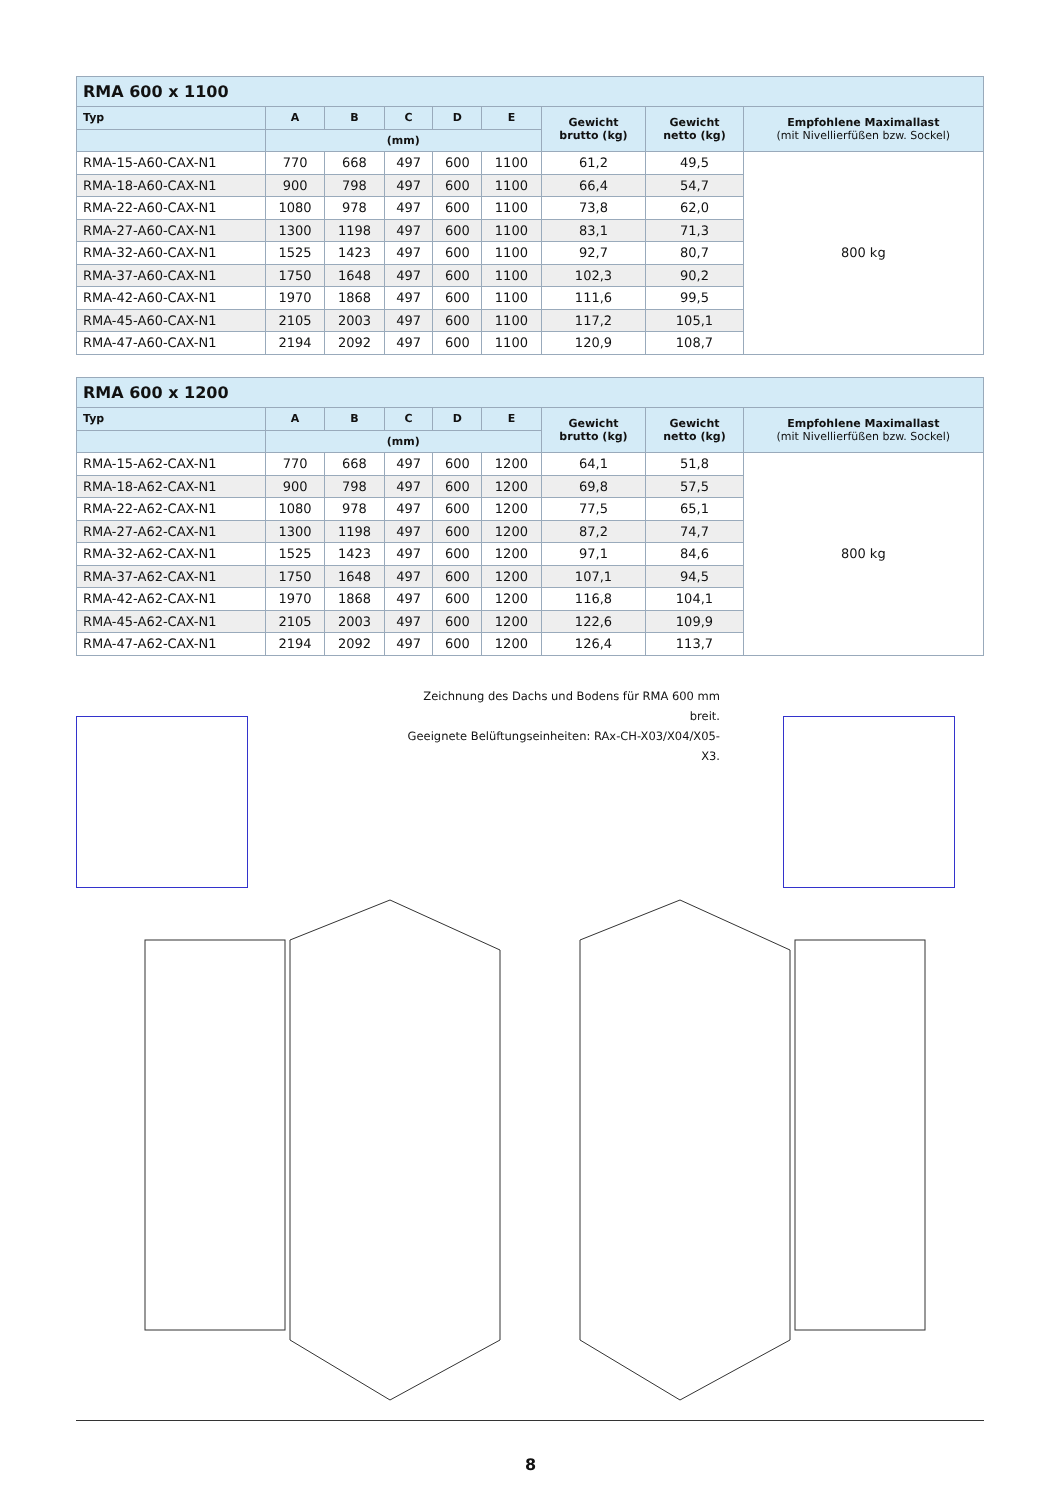| RMA 600 x 1100 | | | | | | | | |
| --- | --- | --- | --- | --- | --- | --- | --- | --- |
| Typ | A | B | C | D | E | Gewicht brutto (kg) | Gewicht netto (kg) | Empfohlene Maximallast (mit Nivellierfüßen bzw. Sockel) |
| | (mm) | | | | | | | |
| RMA-15-A60-CAX-N1 | 770 | 668 | 497 | 600 | 1100 | 61,2 | 49,5 | 800 kg |
| RMA-18-A60-CAX-N1 | 900 | 798 | 497 | 600 | 1100 | 66,4 | 54,7 | |
| RMA-22-A60-CAX-N1 | 1080 | 978 | 497 | 600 | 1100 | 73,8 | 62,0 | |
| RMA-27-A60-CAX-N1 | 1300 | 1198 | 497 | 600 | 1100 | 83,1 | 71,3 | |
| RMA-32-A60-CAX-N1 | 1525 | 1423 | 497 | 600 | 1100 | 92,7 | 80,7 | |
| RMA-37-A60-CAX-N1 | 1750 | 1648 | 497 | 600 | 1100 | 102,3 | 90,2 | |
| RMA-42-A60-CAX-N1 | 1970 | 1868 | 497 | 600 | 1100 | 111,6 | 99,5 | |
| RMA-45-A60-CAX-N1 | 2105 | 2003 | 497 | 600 | 1100 | 117,2 | 105,1 | |
| RMA-47-A60-CAX-N1 | 2194 | 2092 | 497 | 600 | 1100 | 120,9 | 108,7 | |
| RMA 600 x 1200 | | | | | | | | |
| --- | --- | --- | --- | --- | --- | --- | --- | --- |
| Typ | A | B | C | D | E | Gewicht brutto (kg) | Gewicht netto (kg) | Empfohlene Maximallast (mit Nivellierfüßen bzw. Sockel) |
| | (mm) | | | | | | | |
| RMA-15-A62-CAX-N1 | 770 | 668 | 497 | 600 | 1200 | 64,1 | 51,8 | 800 kg |
| RMA-18-A62-CAX-N1 | 900 | 798 | 497 | 600 | 1200 | 69,8 | 57,5 | |
| RMA-22-A62-CAX-N1 | 1080 | 978 | 497 | 600 | 1200 | 77,5 | 65,1 | |
| RMA-27-A62-CAX-N1 | 1300 | 1198 | 497 | 600 | 1200 | 87,2 | 74,7 | |
| RMA-32-A62-CAX-N1 | 1525 | 1423 | 497 | 600 | 1200 | 97,1 | 84,6 | |
| RMA-37-A62-CAX-N1 | 1750 | 1648 | 497 | 600 | 1200 | 107,1 | 94,5 | |
| RMA-42-A62-CAX-N1 | 1970 | 1868 | 497 | 600 | 1200 | 116,8 | 104,1 | |
| RMA-45-A62-CAX-N1 | 2105 | 2003 | 497 | 600 | 1200 | 122,6 | 109,9 | |
| RMA-47-A62-CAX-N1 | 2194 | 2092 | 497 | 600 | 1200 | 126,4 | 113,7 | |
Zeichnung des Dachs und Bodens für RMA 600 mm breit.
Geeignete Belüftungseinheiten: RAx-CH-X03/X04/X05-X3.
8